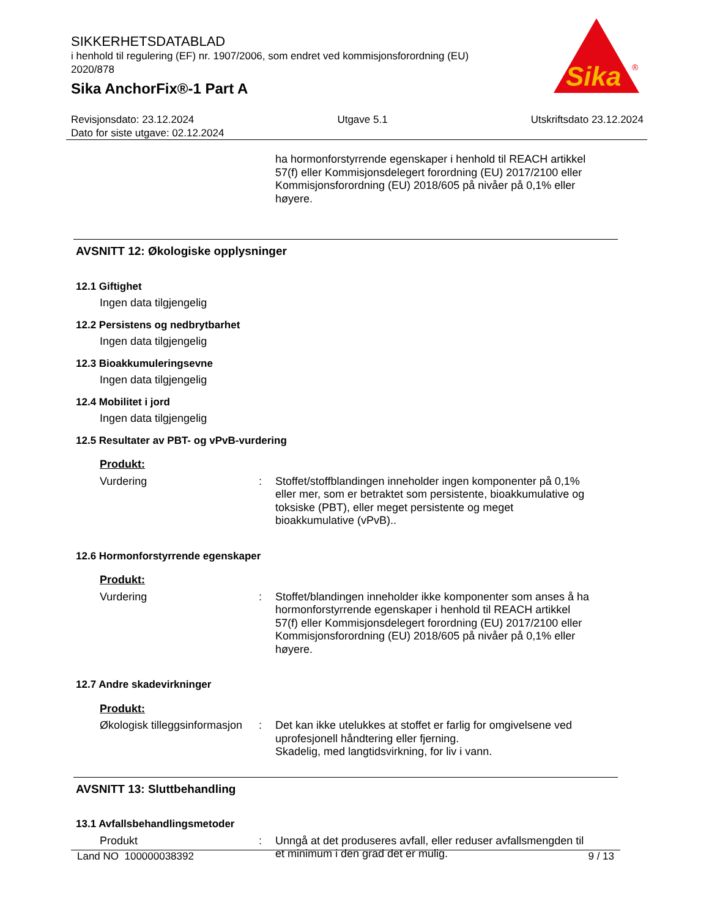SIKKERHETSDATABLAD
i henhold til regulering (EF) nr. 1907/2006, som endret ved kommisjonsforordning (EU) 2020/878
Sika AnchorFix®-1 Part A
Sika
®
Revisjonsdato: 23.12.2024 Utgave 5.1 Utskriftsdato 23.12.2024
Dato for siste utgave: 02.12.2024
ha hormonforstyrrende egenskaper i henhold til REACH artikkel 57(f) eller Kommisjonsdelegert forordning (EU) 2017/2100 eller Kommisjonsforordning (EU) 2018/605 på nivåer på 0,1% eller høyere.
AVSNITT 12: Økologiske opplysninger
12.1 Giftighet
Ingen data tilgjengelig
12.2 Persistens og nedbrytbarhet
Ingen data tilgjengelig
12.3 Bioakkumuleringsevne
Ingen data tilgjengelig
12.4 Mobilitet i jord
Ingen data tilgjengelig
12.5 Resultater av PBT- og vPvB-vurdering
Produkt:
Vurdering: Stoffet/stoffblandingen inneholder ingen komponenter på 0,1% eller mer, som er betraktet som persistente, bioakkumulative og toksiske (PBT), eller meget persistente og meget bioakkumulative (vPvB)..
12.6 Hormonforstyrrende egenskaper
Produkt:
Vurdering: Stoffet/blandingen inneholder ikke komponenter som anses å ha hormonforstyrrende egenskaper i henhold til REACH artikkel 57(f) eller Kommisjonsdelegert forordning (EU) 2017/2100 eller Kommisjonsforordning (EU) 2018/605 på nivåer på 0,1% eller høyere.
12.7 Andre skadevirkninger
Produkt:
Økologisk tilleggsinformasjon: Det kan ikke utelukkes at stoffet er farlig for omgivelsene ved uprofesjonell håndtering eller fjerning.
Skadelig, med langtidsvirkning, for liv i vann.
AVSNITT 13: Sluttbehandling
13.1 Avfallsbehandlingsmetoder
Produkt: Unngå at det produseres avfall, eller reduser avfallsmengden til et minimum i den grad det er mulig.
Land NO 100000038392 9 / 13